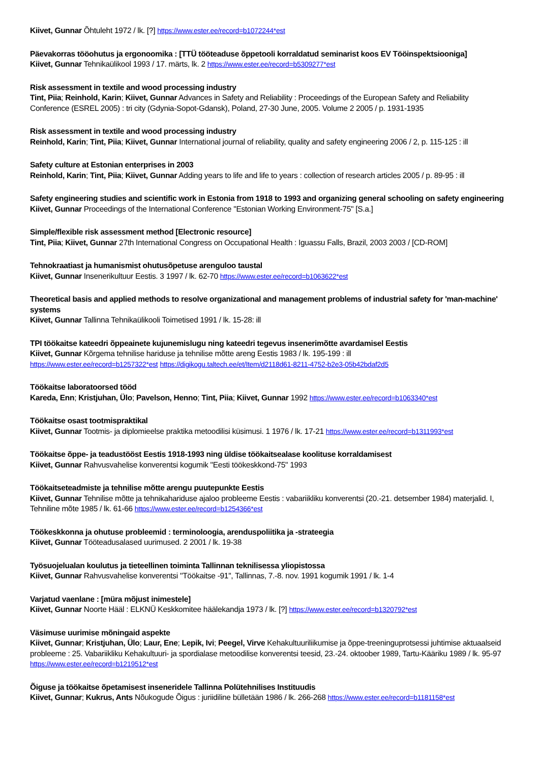Kiivet, Gunnar Õhtuleht 1972 / lk. [?] https://www.ester.ee/record=b1072244*est
Päevakorras tööohutus ja ergonoomika : [TTÜ tööteaduse õppetooli korraldatud seminarist koos EV Tööinspektsiooniga]
Kiivet, Gunnar Tehnikaülikool 1993 / 17. märts, lk. 2 https://www.ester.ee/record=b5309277*est
Risk assessment in textile and wood processing industry
Tint, Piia; Reinhold, Karin; Kiivet, Gunnar Advances in Safety and Reliability : Proceedings of the European Safety and Reliability Conference (ESREL 2005) : tri city (Gdynia-Sopot-Gdansk), Poland, 27-30 June, 2005. Volume 2 2005 / p. 1931-1935
Risk assessment in textile and wood processing industry
Reinhold, Karin; Tint, Piia; Kiivet, Gunnar International journal of reliability, quality and safety engineering 2006 / 2, p. 115-125 : ill
Safety culture at Estonian enterprises in 2003
Reinhold, Karin; Tint, Piia; Kiivet, Gunnar Adding years to life and life to years : collection of research articles 2005 / p. 89-95 : ill
Safety engineering studies and scientific work in Estonia from 1918 to 1993 and organizing general schooling on safety engineering
Kiivet, Gunnar Proceedings of the International Conference "Estonian Working Environment-75" [S.a.]
Simple/flexible risk assessment method [Electronic resource]
Tint, Piia; Kiivet, Gunnar 27th International Congress on Occupational Health : Iguassu Falls, Brazil, 2003 2003 / [CD-ROM]
Tehnokraatiast ja humanismist ohutusõpetuse arenguloo taustal
Kiivet, Gunnar Insenerikultuur Eestis. 3 1997 / lk. 62-70 https://www.ester.ee/record=b1063622*est
Theoretical basis and applied methods to resolve organizational and management problems of industrial safety for 'man-machine' systems
Kiivet, Gunnar Tallinna Tehnikaülikooli Toimetised 1991 / lk. 15-28: ill
TPI töökaitse kateedri õppeainete kujunemislugu ning kateedri tegevus insenerimõtte avardamisel Eestis
Kiivet, Gunnar Kõrgema tehnilise hariduse ja tehnilise mõtte areng Eestis 1983 / lk. 195-199 : ill
https://www.ester.ee/record=b1257322*est https://digikogu.taltech.ee/et/Item/d2118d61-8211-4752-b2e3-05b42bdaf2d5
Töökaitse laboratoorsed tööd
Kareda, Enn; Kristjuhan, Ülo; Pavelson, Henno; Tint, Piia; Kiivet, Gunnar 1992 https://www.ester.ee/record=b1063340*est
Töökaitse osast tootmispraktikal
Kiivet, Gunnar Tootmis- ja diplomieelse praktika metoodilisi küsimusi. 1 1976 / lk. 17-21 https://www.ester.ee/record=b1311993*est
Töökaitse õppe- ja teadustööst Eestis 1918-1993 ning üldise töökaitsealase koolituse korraldamisest
Kiivet, Gunnar Rahvusvahelise konverentsi kogumik "Eesti töökeskkond-75" 1993
Töökaitseteadmiste ja tehnilise mõtte arengu puutepunkte Eestis
Kiivet, Gunnar Tehnilise mõtte ja tehnikahariduse ajaloo probleeme Eestis : vabariikliku konverentsi (20.-21. detsember 1984) materjalid. I, Tehniline mõte 1985 / lk. 61-66 https://www.ester.ee/record=b1254366*est
Töökeskkonna ja ohutuse probleemid : terminoloogia, arenduspoliitika ja -strateegia
Kiivet, Gunnar Tööteadusalased uurimused. 2 2001 / lk. 19-38
Työsuojelualan koulutus ja tieteellinen toiminta Tallinnan teknilisessa yliopistossa
Kiivet, Gunnar Rahvusvahelise konverentsi "Töökaitse -91", Tallinnas, 7.-8. nov. 1991 kogumik 1991 / lk. 1-4
Varjatud vaenlane : [müra mõjust inimestele]
Kiivet, Gunnar Noorte Hääl : ELKNÜ Keskkomitee häälekandja 1973 / lk. [?] https://www.ester.ee/record=b1320792*est
Väsimuse uurimise mõningaid aspekte
Kiivet, Gunnar; Kristjuhan, Ülo; Laur, Ene; Lepik, Ivi; Peegel, Virve Kehakultuuriliikumise ja õppe-treeninguprotsessi juhtimise aktuaalseid probleeme : 25. Vabariikliku Kehakultuuri- ja spordialase metoodilise konverentsi teesid, 23.-24. oktoober 1989, Tartu-Kääriku 1989 / lk. 95-97 https://www.ester.ee/record=b1219512*est
Õiguse ja töökaitse õpetamisest inseneridele Tallinna Polütehnilises Instituudis
Kiivet, Gunnar; Kukrus, Ants Nõukogude Õigus : juriidiline bülletään 1986 / lk. 266-268 https://www.ester.ee/record=b1181158*est